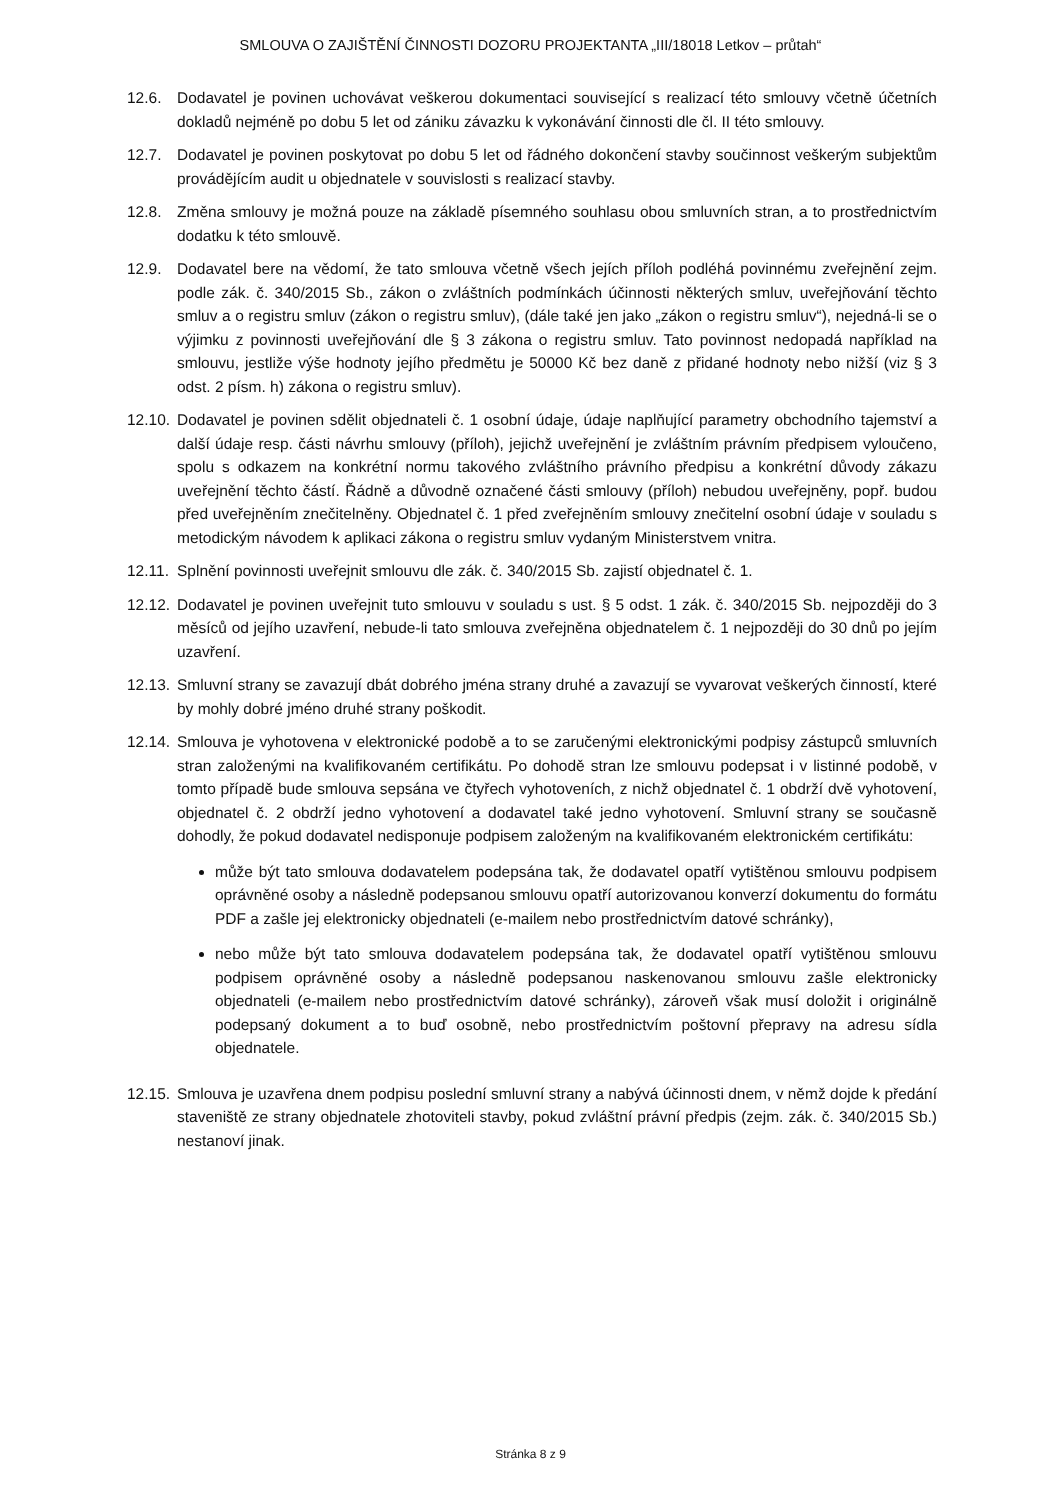SMLOUVA O ZAJIŠTĚNÍ ČINNOSTI DOZORU PROJEKTANTA „III/18018 Letkov – průtah“
12.6. Dodavatel je povinen uchovávat veškerou dokumentaci související s realizací této smlouvy včetně účetních dokladů nejméně po dobu 5 let od zániku závazku k vykonávání činnosti dle čl. II této smlouvy.
12.7. Dodavatel je povinen poskytovat po dobu 5 let od řádného dokončení stavby součinnost veškerým subjektům provádějícím audit u objednatele v souvislosti s realizací stavby.
12.8. Změna smlouvy je možná pouze na základě písemného souhlasu obou smluvních stran, a to prostřednictvím dodatku k této smlouvě.
12.9. Dodavatel bere na vědomí, že tato smlouva včetně všech jejích příloh podléhá povinnému zveřejnění zejm. podle zák. č. 340/2015 Sb., zákon o zvláštních podmínkách účinnosti některých smluv, uveřejňování těchto smluv a o registru smluv (zákon o registru smluv), (dále také jen jako „zákon o registru smluv“), nejedná-li se o výjimku z povinnosti uveřejňování dle § 3 zákona o registru smluv. Tato povinnost nedopadá například na smlouvu, jestliže výše hodnoty jejího předmětu je 50000 Kč bez daně z přidané hodnoty nebo nižší (viz § 3 odst. 2 písm. h) zákona o registru smluv).
12.10.
Dodavatel je povinen sdělit objednateli č. 1 osobní údaje, údaje naplňující parametry obchodního tajemství a další údaje resp. části návrhu smlouvy (příloh), jejichž uveřejnění je zvláštním právním předpisem vyloučeno, spolu s odkazem na konkrétní normu takového zvláštního právního předpisu a konkrétní důvody zákazu uveřejnění těchto částí. Řádně a důvodně označené části smlouvy (příloh) nebudou uveřejněny, popř. budou před uveřejněním znečitelněny. Objednatel č. 1 před zveřejněním smlouvy znečitelní osobní údaje v souladu s metodickým návodem k aplikaci zákona o registru smluv vydaným Ministerstvem vnitra.
12.11.
Splnění povinnosti uveřejnit smlouvu dle zák. č. 340/2015 Sb. zajistí objednatel č. 1.
12.12.
Dodavatel je povinen uveřejnit tuto smlouvu v souladu s ust. § 5 odst. 1 zák. č. 340/2015 Sb. nejpozději do 3 měsíců od jejího uzavření, nebude-li tato smlouva zveřejněna objednatelem č. 1 nejpozději do 30 dnů po jejím uzavření.
12.13.
Smluvní strany se zavazují dbát dobrého jména strany druhé a zavazují se vyvarovat veškerých činností, které by mohly dobré jméno druhé strany poškodit.
12.14.
Smlouva je vyhotovena v elektronické podobě a to se zaručenými elektronickými podpisy zástupců smluvních stran založenými na kvalifikovaném certifikátu. Po dohodě stran lze smlouvu podepsat i v listinné podobě, v tomto případě bude smlouva sepsána ve čtyřech vyhotoveních, z nichž objednatel č. 1 obdrží dvě vyhotovení, objednatel č. 2 obdrží jedno vyhotovení a dodavatel také jedno vyhotovení. Smluvní strany se současně dohodly, že pokud dodavatel nedisponuje podpisem založeným na kvalifikovaném elektronickém certifikátu:
může být tato smlouva dodavatelem podepsána tak, že dodavatel opatří vytištěnou smlouvu podpisem oprávněné osoby a následně podepsanou smlouvu opatří autorizovanou konverzí dokumentu do formátu PDF a zašle jej elektronicky objednateli (e-mailem nebo prostřednictvím datové schránky),
nebo může být tato smlouva dodavatelem podepsána tak, že dodavatel opatří vytištěnou smlouvu podpisem oprávněné osoby a následně podepsanou naskenovanou smlouvu zašle elektronicky objednateli (e-mailem nebo prostřednictvím datové schránky), zároveň však musí doložit i originálně podepsaný dokument a to buď osobně, nebo prostřednictvím poštovní přepravy na adresu sídla objednatele.
12.15.
Smlouva je uzavřena dnem podpisu poslední smluvní strany a nabývá účinnosti dnem, v němž dojde k předání staveniště ze strany objednatele zhotoviteli stavby, pokud zvláštní právní předpis (zejm. zák. č. 340/2015 Sb.) nestanoví jinak.
Stránka 8 z 9